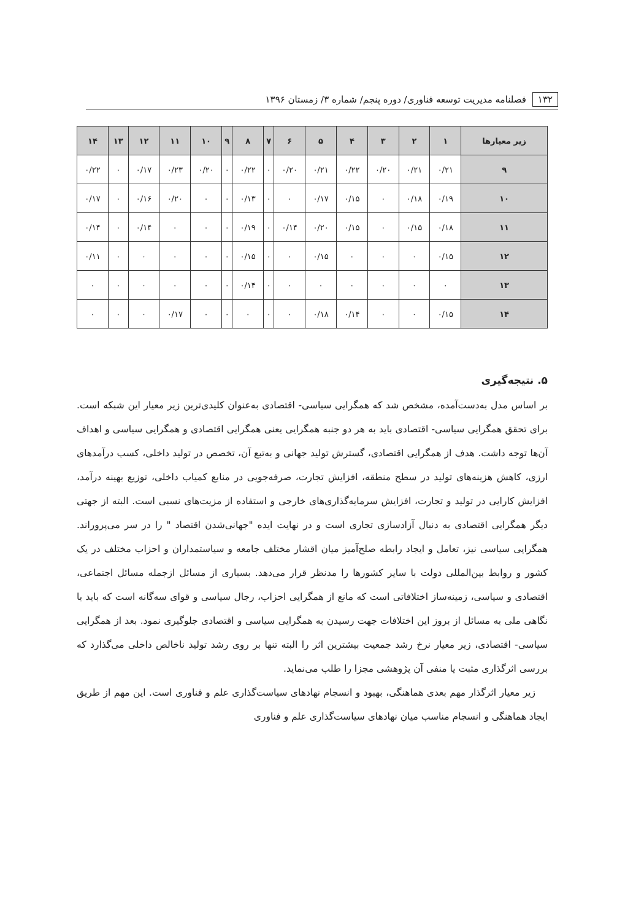۱۳۲ فصلنامه مدیریت توسعه فناوری/ دوره پنجم/ شماره ۳/ زمستان ۱۳۹۶
| زیر معیارها | ۱ | ۲ | ۳ | ۴ | ۵ | ۶ | ۷ | ۸ | ۹ | ۱۰ | ۱۱ | ۱۲ | ۱۳ | ۱۴ |
| --- | --- | --- | --- | --- | --- | --- | --- | --- | --- | --- | --- | --- | --- | --- |
| ۹ | ۰/۲۱ | ۰/۲۱ | ۰/۲۰ | ۰/۲۲ | ۰/۲۱ | ۰/۲۰ | ۰ | ۰/۲۲ | ۰ | ۰/۲۰ | ۰/۲۳ | ۰/۱۷ | ۰ | ۰/۲۲ |
| ۱۰ | ۰/۱۹ | ۰/۱۸ | ۰ | ۰/۱۵ | ۰/۱۷ | ۰ | ۰ | ۰/۱۳ | ۰ | ۰ | ۰/۲۰ | ۰/۱۶ | ۰ | ۰/۱۷ |
| ۱۱ | ۰/۱۸ | ۰/۱۵ | ۰ | ۰/۱۵ | ۰/۲۰ | ۰/۱۴ | ۰ | ۰/۱۹ | ۰ | ۰ | ۰ | ۰/۱۴ | ۰ | ۰/۱۴ |
| ۱۲ | ۰/۱۵ | ۰ | ۰ | ۰ | ۰/۱۵ | ۰ | ۰ | ۰/۱۵ | ۰ | ۰ | ۰ | ۰ | ۰ | ۰/۱۱ |
| ۱۳ | ۰ | ۰ | ۰ | ۰ | ۰ | ۰ | ۰ | ۰/۱۴ | ۰ | ۰ | ۰ | ۰ | ۰ | ۰ |
| ۱۴ | ۰/۱۵ | ۰ | ۰ | ۰/۱۴ | ۰/۱۸ | ۰ | ۰ | ۰ | ۰ | ۰ | ۰/۱۷ | ۰ | ۰ | ۰ |
۵. نتیجه‌گیری
بر اساس مدل به‌دست‌آمده، مشخص شد که همگرایی سیاسی- اقتصادی به‌عنوان کلیدی‌ترین زیر معیار این شبکه است. برای تحقق همگرایی سیاسی- اقتصادی باید به هر دو جنبه همگرایی یعنی همگرایی اقتصادی و همگرایی سیاسی و اهداف آن‌ها توجه داشت. هدف از همگرایی اقتصادی، گسترش تولید جهانی و به‌تبع آن، تخصص در تولید داخلی، کسب درآمدهای ارزی، کاهش هزینه‌های تولید در سطح منطقه، افزایش تجارت، صرفه‌جویی در منابع کمیاب داخلی، توزیع بهینه درآمد، افزایش کارایی در تولید و تجارت، افزایش سرمایه‌گذاری‌های خارجی و استفاده از مزیت‌های نسبی است. البته از جهتی دیگر همگرایی اقتصادی به دنبال آزادسازی تجاری است و در نهایت ایده "جهانی‌شدن اقتصاد " را در سر می‌پروراند. همگرایی سیاسی نیز، تعامل و ایجاد رابطه صلح‌آمیز میان اقشار مختلف جامعه و سیاستمداران و احزاب مختلف در یک کشور و روابط بین‌المللی دولت با سایر کشورها را مدنظر قرار می‌دهد. بسیاری از مسائل ازجمله مسائل اجتماعی، اقتصادی و سیاسی، زمینه‌ساز اختلافاتی است که مانع از همگرایی احزاب، رجال سیاسی و قوای سه‌گانه است که باید با نگاهی ملی به مسائل از بروز این اختلافات جهت رسیدن به همگرایی سیاسی و اقتصادی جلوگیری نمود. بعد از همگرایی سیاسی- اقتصادی، زیر معیار نرخ رشد جمعیت بیشترین اثر را البته تنها بر روی رشد تولید ناخالص داخلی می‌گذارد که بررسی اثرگذاری مثبت یا منفی آن پژوهشی مجزا را طلب می‌نماید.
زیر معیار اثرگذار مهم بعدی هماهنگی، بهبود و انسجام نهادهای سیاست‌گذاری علم و فناوری است. این مهم از طریق ایجاد هماهنگی و انسجام مناسب میان نهادهای سیاست‌گذاری علم و فناوری